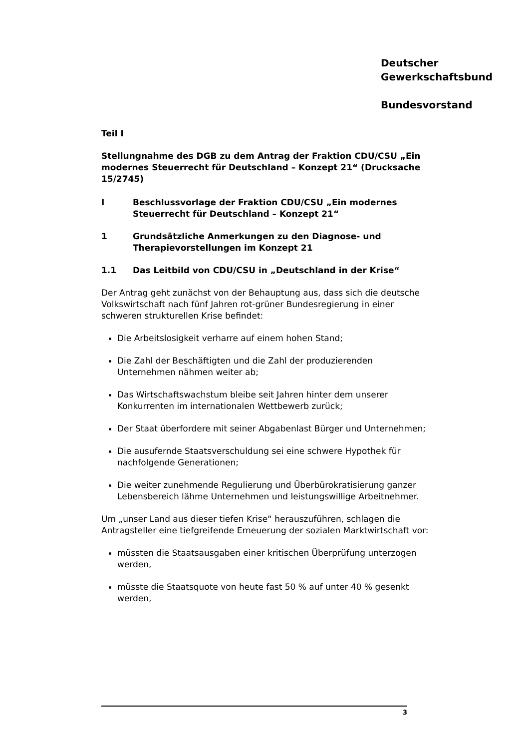Deutscher
Gewerkschaftsbund
Bundesvorstand
Teil I
Stellungnahme des DGB zu dem Antrag der Fraktion CDU/CSU „Ein modernes Steuerrecht für Deutschland – Konzept 21“ (Drucksache 15/2745)
I Beschlussvorlage der Fraktion CDU/CSU „Ein modernes Steuerrecht für Deutschland – Konzept 21“
1 Grundsätzliche Anmerkungen zu den Diagnose- und Therapievorstellungen im Konzept 21
1.1 Das Leitbild von CDU/CSU in „Deutschland in der Krise“
Der Antrag geht zunächst von der Behauptung aus, dass sich die deutsche Volkswirtschaft nach fünf Jahren rot-grüner Bundesregierung in einer schweren strukturellen Krise befindet:
Die Arbeitslosigkeit verharre auf einem hohen Stand;
Die Zahl der Beschäftigten und die Zahl der produzierenden Unternehmen nähmen weiter ab;
Das Wirtschaftswachstum bleibe seit Jahren hinter dem unserer Konkurrenten im internationalen Wettbewerb zurück;
Der Staat überfordere mit seiner Abgabenlast Bürger und Unternehmen;
Die ausufernde Staatsverschuldung sei eine schwere Hypothek für nachfolgende Generationen;
Die weiter zunehmende Regulierung und Überbürokratisierung ganzer Lebensbereich lähme Unternehmen und leistungswillige Arbeitnehmer.
Um „unser Land aus dieser tiefen Krise“ herauszuführen, schlagen die Antragsteller eine tiefgreifende Erneuerung der sozialen Marktwirtschaft vor:
müssten die Staatsausgaben einer kritischen Überprüfung unterzogen werden,
müsste die Staatsquote von heute fast 50 % auf unter 40 % gesenkt werden,
3